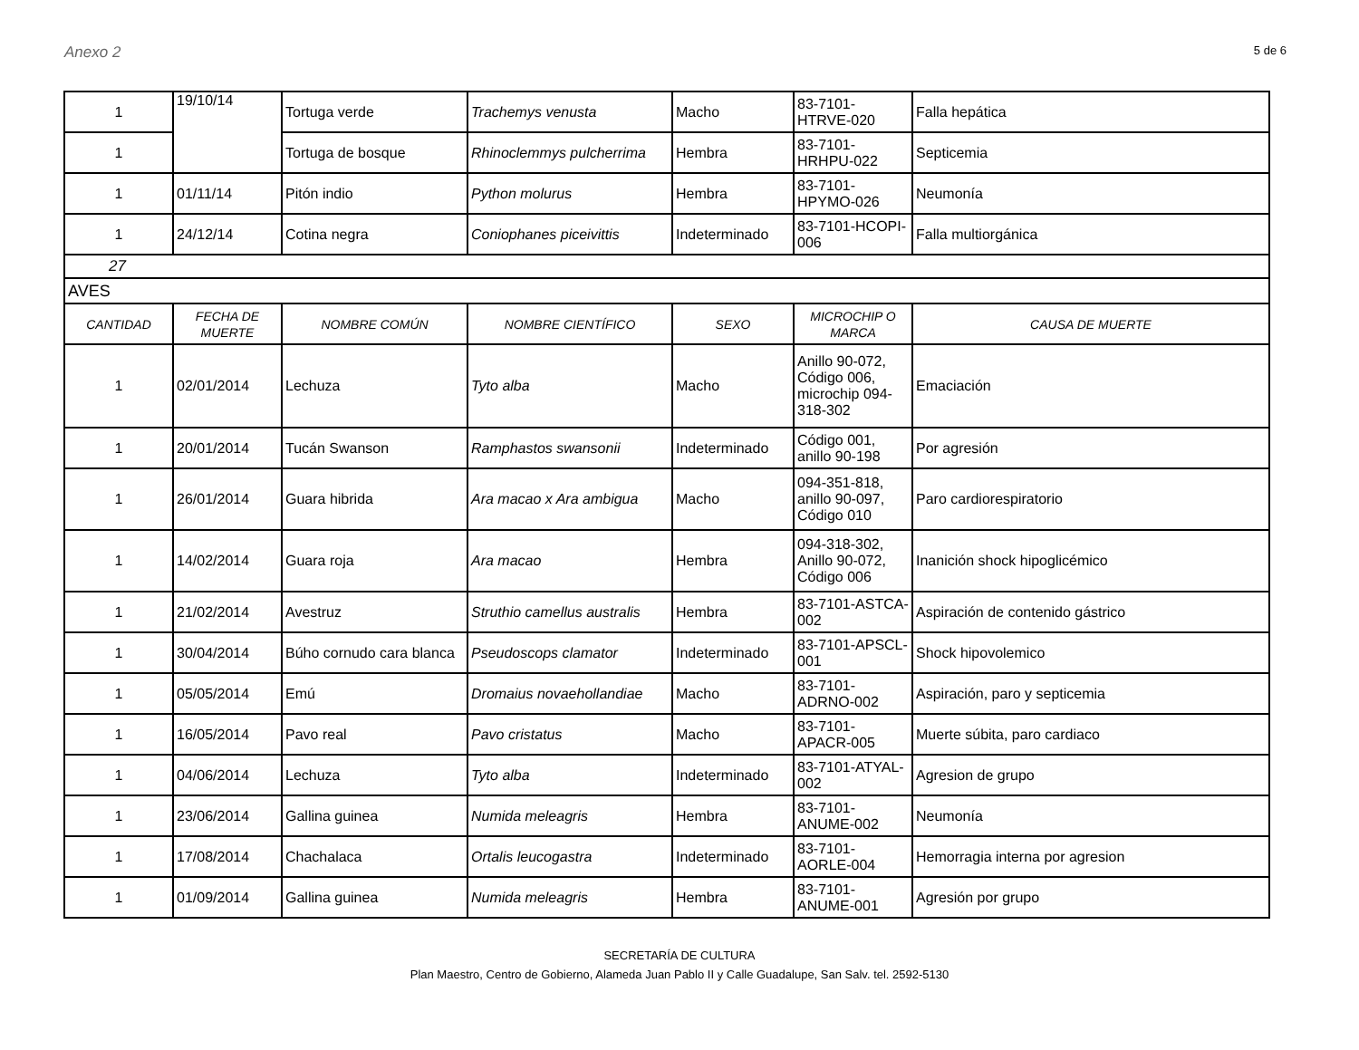Anexo 2 5 de 6
| 1 | 19/10/14 | Tortuga verde | Trachemys venusta | Macho | 83-7101-HTRVE-020 | Falla hepática |
| 1 | | Tortuga de bosque | Rhinoclemmys pulcherrima | Hembra | 83-7101-HRHPU-022 | Septicemia |
| 1 | 01/11/14 | Pitón indio | Python molurus | Hembra | 83-7101-HPYMO-026 | Neumonía |
| 1 | 24/12/14 | Cotina negra | Coniophanes piceivittis | Indeterminado | 83-7101-HCOPI-006 | Falla multiorgánica |
| 27 | | | | | | |
| AVES | | | | | | |
| CANTIDAD | FECHA DE MUERTE | NOMBRE COMÚN | NOMBRE CIENTÍFICO | SEXO | MICROCHIP O MARCA | CAUSA DE MUERTE |
| 1 | 02/01/2014 | Lechuza | Tyto alba | Macho | Anillo 90-072, Código 006, microchip 094-318-302 | Emaciación |
| 1 | 20/01/2014 | Tucán Swanson | Ramphastos swansonii | Indeterminado | Código 001, anillo 90-198 | Por agresión |
| 1 | 26/01/2014 | Guara hibrida | Ara macao x Ara ambigua | Macho | 094-351-818, anillo 90-097, Código 010 | Paro cardiorespiratorio |
| 1 | 14/02/2014 | Guara roja | Ara macao | Hembra | 094-318-302, Anillo 90-072, Código 006 | Inanición shock hipoglicémico |
| 1 | 21/02/2014 | Avestruz | Struthio camellus australis | Hembra | 83-7101-ASTCA-002 | Aspiración de contenido gástrico |
| 1 | 30/04/2014 | Búho cornudo cara blanca | Pseudoscops clamator | Indeterminado | 83-7101-APSCL-001 | Shock hipovolemico |
| 1 | 05/05/2014 | Emú | Dromaius novaehollandiae | Macho | 83-7101-ADRNO-002 | Aspiración, paro y septicemia |
| 1 | 16/05/2014 | Pavo real | Pavo cristatus | Macho | 83-7101-APACR-005 | Muerte súbita, paro cardiaco |
| 1 | 04/06/2014 | Lechuza | Tyto alba | Indeterminado | 83-7101-ATYAL-002 | Agresion de grupo |
| 1 | 23/06/2014 | Gallina guinea | Numida meleagris | Hembra | 83-7101-ANUME-002 | Neumonía |
| 1 | 17/08/2014 | Chachalaca | Ortalis leucogastra | Indeterminado | 83-7101-AORLE-004 | Hemorragia interna por agresion |
| 1 | 01/09/2014 | Gallina guinea | Numida meleagris | Hembra | 83-7101-ANUME-001 | Agresión por grupo |
SECRETARÍA DE CULTURA
Plan Maestro, Centro de Gobierno, Alameda Juan Pablo II y Calle Guadalupe, San Salv. tel. 2592-5130